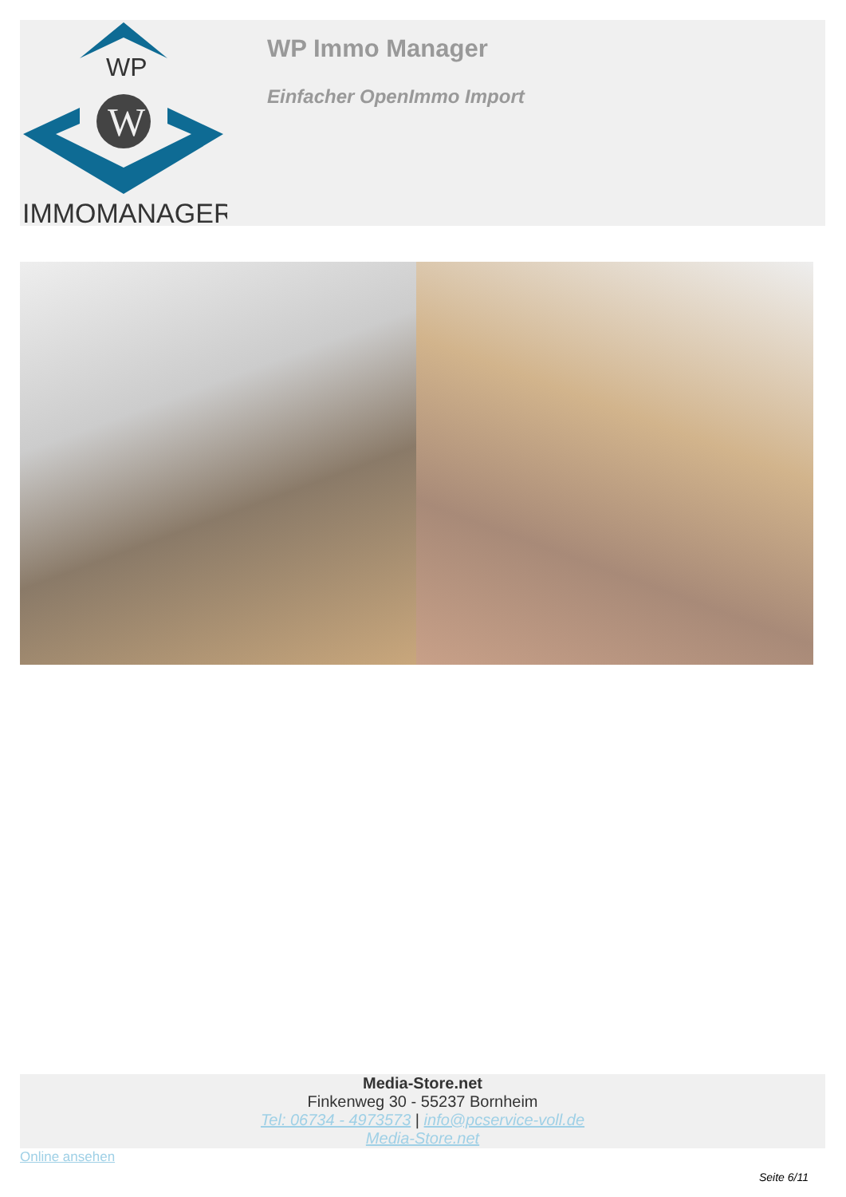WP
W
IMMOMANAGER
WP Immo Manager
Einfacher OpenImmo Import
Media-Store.net
Finkenweg 30 - 55237 Bornheim
Tel: 06734 - 4973573 | info@pcservice-voll.de
Media-Store.net
Online ansehen
Seite 6/11